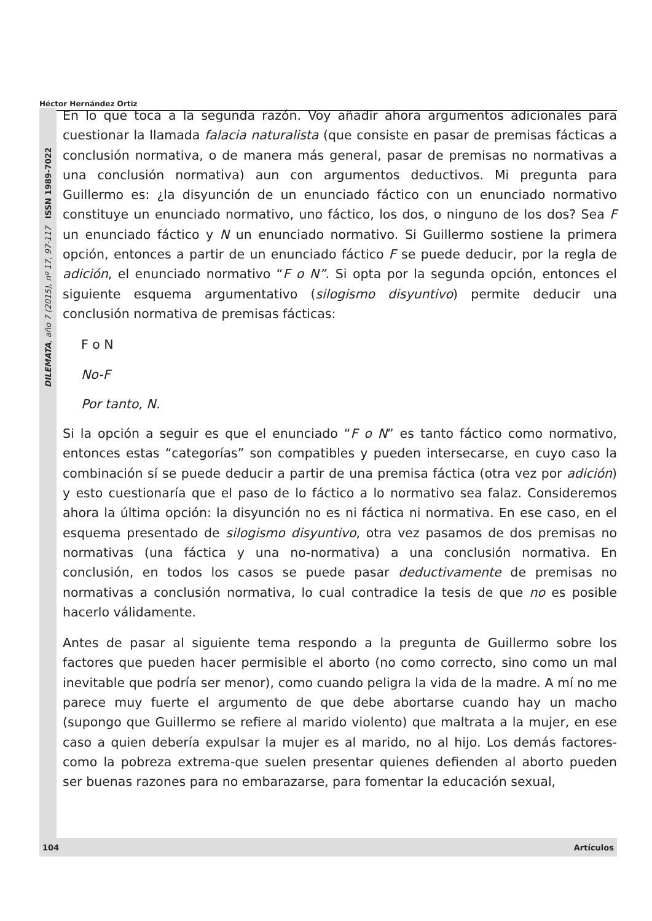Héctor Hernández Ortiz
DILEMATA, año 7 (2015), nº 17, 97-117 ISSN 1989-7022
En lo que toca a la segunda razón. Voy añadir ahora argumentos adicionales para cuestionar la llamada falacia naturalista (que consiste en pasar de premisas fácticas a conclusión normativa, o de manera más general, pasar de premisas no normativas a una conclusión normativa) aun con argumentos deductivos. Mi pregunta para Guillermo es: ¿la disyunción de un enunciado fáctico con un enunciado normativo constituye un enunciado normativo, uno fáctico, los dos, o ninguno de los dos? Sea F un enunciado fáctico y N un enunciado normativo. Si Guillermo sostiene la primera opción, entonces a partir de un enunciado fáctico F se puede deducir, por la regla de adición, el enunciado normativo “F o N”. Si opta por la segunda opción, entonces el siguiente esquema argumentativo (silogismo disyuntivo) permite deducir una conclusión normativa de premisas fácticas:
F o N
No-F
Por tanto, N.
Si la opción a seguir es que el enunciado “F o N” es tanto fáctico como normativo, entonces estas “categorías” son compatibles y pueden intersecarse, en cuyo caso la combinación sí se puede deducir a partir de una premisa fáctica (otra vez por adición) y esto cuestionaría que el paso de lo fáctico a lo normativo sea falaz. Consideremos ahora la última opción: la disyunción no es ni fáctica ni normativa. En ese caso, en el esquema presentado de silogismo disyuntivo, otra vez pasamos de dos premisas no normativas (una fáctica y una no-normativa) a una conclusión normativa. En conclusión, en todos los casos se puede pasar deductivamente de premisas no normativas a conclusión normativa, lo cual contradice la tesis de que no es posible hacerlo válidamente.
Antes de pasar al siguiente tema respondo a la pregunta de Guillermo sobre los factores que pueden hacer permisible el aborto (no como correcto, sino como un mal inevitable que podría ser menor), como cuando peligra la vida de la madre. A mí no me parece muy fuerte el argumento de que debe abortarse cuando hay un macho (supongo que Guillermo se refiere al marido violento) que maltrata a la mujer, en ese caso a quien debería expulsar la mujer es al marido, no al hijo. Los demás factores-como la pobreza extrema-que suelen presentar quienes defienden al aborto pueden ser buenas razones para no embarazarse, para fomentar la educación sexual,
104 Artículos